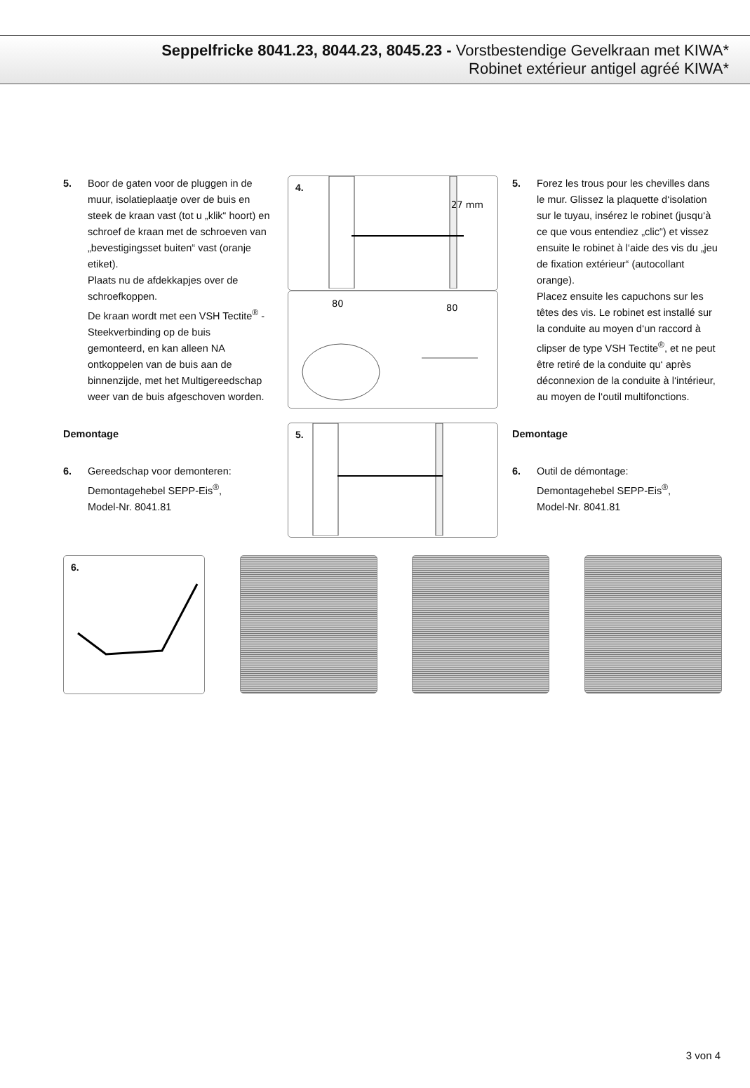Seppelfricke 8041.23, 8044.23, 8045.23 - Vorstbestendige Gevelkraan met KIWA*
Robinet extérieur antigel agréé KIWA*
5. Boor de gaten voor de pluggen in de muur, isolatieplaatje over de buis en steek de kraan vast (tot u „klik“ hoort) en schroef de kraan met de schroeven van „bevestigingsset buiten“ vast (oranje etiket).
Plaats nu de afdekkapjes over de schroefkoppen.
De kraan wordt met een VSH Tectite<sup>®</sup> -Steekverbinding op de buis gemonteerd, en kan alleen NA ontkoppelen van de buis aan de binnenzijde, met het Multigereedschap weer van de buis afgeschoven worden.
Demontage
6. Gereedschap voor demonteren:
Demontagehebel SEPP-Eis<sup>®</sup>,
Model-Nr. 8041.81
4.
27 mm
80
80
5.
5. Forez les trous pour les chevilles dans le mur. Glissez la plaquette d‘isolation sur le tuyau, insérez le robinet (jusqu‘à ce que vous entendiez „clic“) et vissez ensuite le robinet à l‘aide des vis du „jeu de fixation extérieur“ (autocollant orange).
Placez ensuite les capuchons sur les têtes des vis. Le robinet est installé sur la conduite au moyen d‘un raccord à clipser de type VSH Tectite<sup>®</sup>, et ne peut être retiré de la conduite qu‘ après déconnexion de la conduite à l‘intérieur, au moyen de l‘outil multifonctions.
Demontage
6. Outil de démontage:
Demontagehebel SEPP-Eis<sup>®</sup>,
Model-Nr. 8041.81
6.
3 von 4